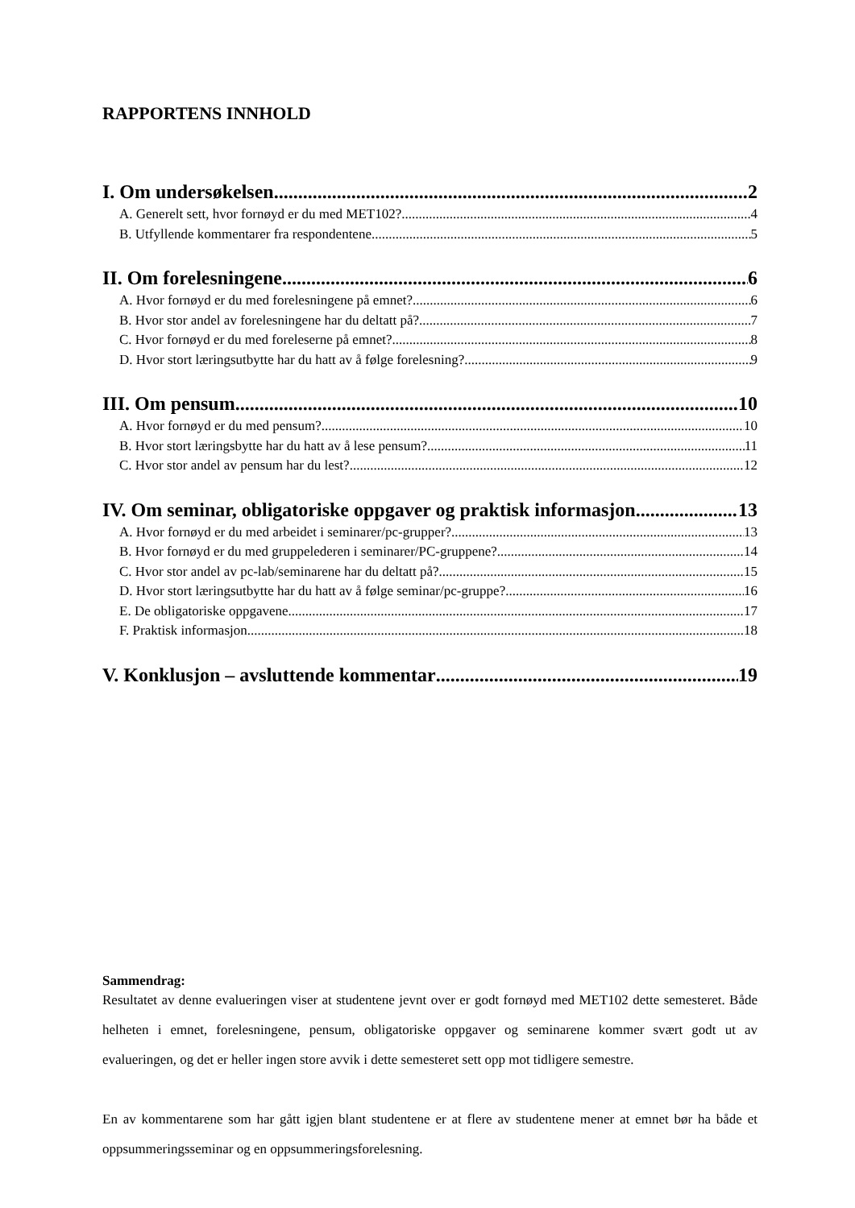RAPPORTENS INNHOLD
I. Om undersøkelsen 2
A. Generelt sett, hvor fornøyd er du med MET102? 4
B. Utfyllende kommentarer fra respondentene 5
II. Om forelesningene 6
A. Hvor fornøyd er du med forelesningene på emnet? 6
B. Hvor stor andel av forelesningene har du deltatt på? 7
C. Hvor fornøyd er du med foreleserne på emnet? 8
D. Hvor stort læringsutbytte har du hatt av å følge forelesning? 9
III. Om pensum 10
A. Hvor fornøyd er du med pensum? 10
B. Hvor stort læringsbytte har du hatt av å lese pensum? 11
C. Hvor stor andel av pensum har du lest? 12
IV. Om seminar, obligatoriske oppgaver og praktisk informasjon 13
A. Hvor fornøyd er du med arbeidet i seminarer/pc-grupper? 13
B. Hvor fornøyd er du med gruppelederen i seminarer/PC-gruppene? 14
C. Hvor stor andel av pc-lab/seminarene har du deltatt på? 15
D. Hvor stort læringsutbytte har du hatt av å følge seminar/pc-gruppe? 16
E. De obligatoriske oppgavene 17
F. Praktisk informasjon 18
V. Konklusjon – avsluttende kommentar 19
Sammendrag:
Resultatet av denne evalueringen viser at studentene jevnt over er godt fornøyd med MET102 dette semesteret. Både helheten i emnet, forelesningene, pensum, obligatoriske oppgaver og seminarene kommer svært godt ut av evalueringen, og det er heller ingen store avvik i dette semesteret sett opp mot tidligere semestre.
En av kommentarene som har gått igjen blant studentene er at flere av studentene mener at emnet bør ha både et oppsummeringsseminar og en oppsummeringsforelesning.